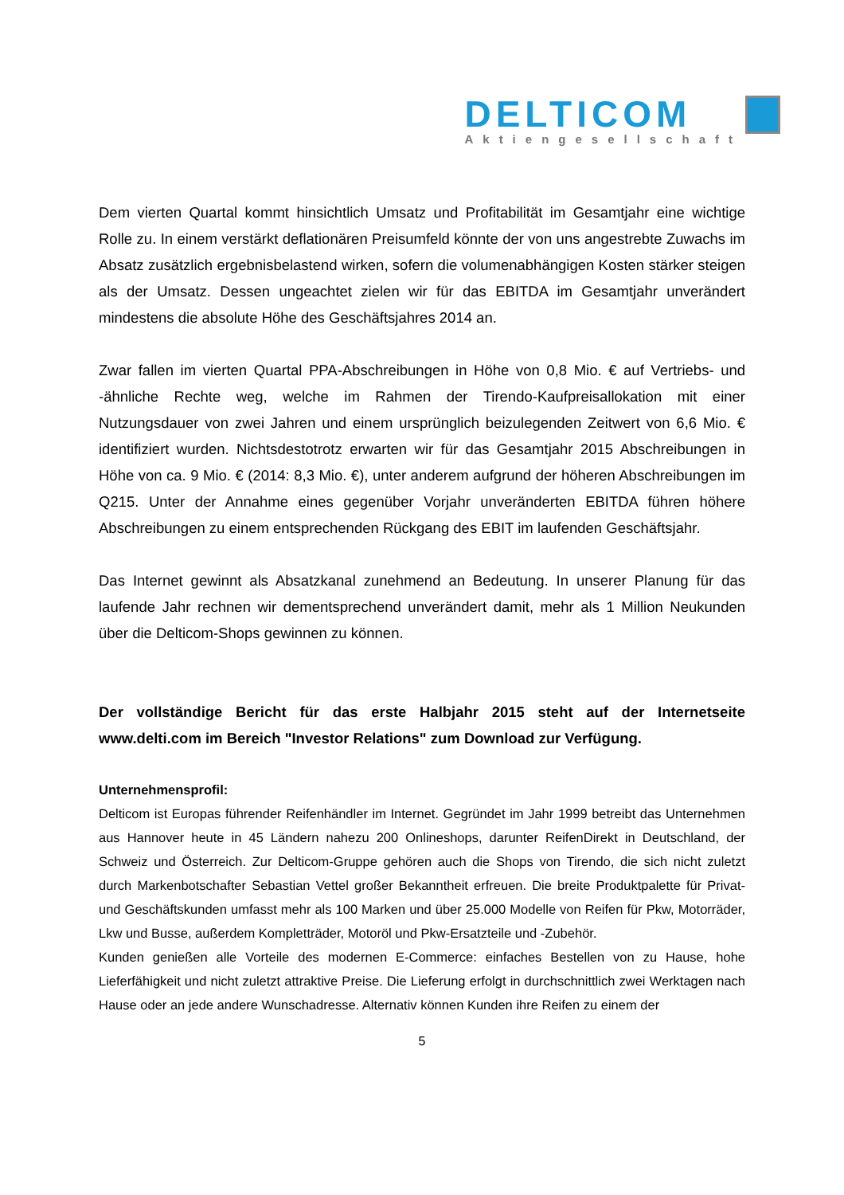DELTICOM
Aktiengesellschaft
Dem vierten Quartal kommt hinsichtlich Umsatz und Profitabilität im Gesamtjahr eine wichtige Rolle zu. In einem verstärkt deflationären Preisumfeld könnte der von uns angestrebte Zuwachs im Absatz zusätzlich ergebnisbelastend wirken, sofern die volumenabhängigen Kosten stärker steigen als der Umsatz. Dessen ungeachtet zielen wir für das EBITDA im Gesamtjahr unverändert mindestens die absolute Höhe des Geschäftsjahres 2014 an.
Zwar fallen im vierten Quartal PPA-Abschreibungen in Höhe von 0,8 Mio. € auf Vertriebs- und -ähnliche Rechte weg, welche im Rahmen der Tirendo-Kaufpreisallokation mit einer Nutzungsdauer von zwei Jahren und einem ursprünglich beizulegenden Zeitwert von 6,6 Mio. € identifiziert wurden. Nichtsdestotrotz erwarten wir für das Gesamtjahr 2015 Abschreibungen in Höhe von ca. 9 Mio. € (2014: 8,3 Mio. €), unter anderem aufgrund der höheren Abschreibungen im Q215. Unter der Annahme eines gegenüber Vorjahr unveränderten EBITDA führen höhere Abschreibungen zu einem entsprechenden Rückgang des EBIT im laufenden Geschäftsjahr.
Das Internet gewinnt als Absatzkanal zunehmend an Bedeutung. In unserer Planung für das laufende Jahr rechnen wir dementsprechend unverändert damit, mehr als 1 Million Neukunden über die Delticom-Shops gewinnen zu können.
Der vollständige Bericht für das erste Halbjahr 2015 steht auf der Internetseite www.delti.com im Bereich "Investor Relations" zum Download zur Verfügung.
Unternehmensprofil:
Delticom ist Europas führender Reifenhändler im Internet. Gegründet im Jahr 1999 betreibt das Unternehmen aus Hannover heute in 45 Ländern nahezu 200 Onlineshops, darunter ReifenDirekt in Deutschland, der Schweiz und Österreich. Zur Delticom-Gruppe gehören auch die Shops von Tirendo, die sich nicht zuletzt durch Markenbotschafter Sebastian Vettel großer Bekanntheit erfreuen. Die breite Produktpalette für Privat- und Geschäftskunden umfasst mehr als 100 Marken und über 25.000 Modelle von Reifen für Pkw, Motorräder, Lkw und Busse, außerdem Kompletträder, Motoröl und Pkw-Ersatzteile und -Zubehör.
Kunden genießen alle Vorteile des modernen E-Commerce: einfaches Bestellen von zu Hause, hohe Lieferfähigkeit und nicht zuletzt attraktive Preise. Die Lieferung erfolgt in durchschnittlich zwei Werktagen nach Hause oder an jede andere Wunschadresse. Alternativ können Kunden ihre Reifen zu einem der
5